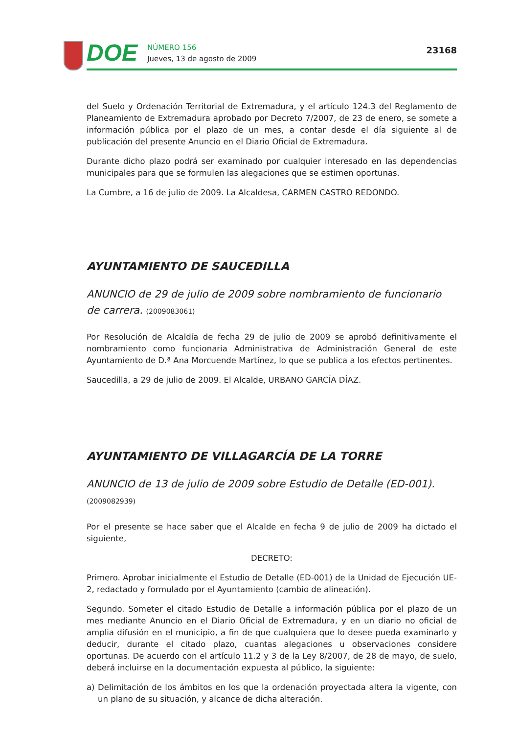DOE
NÚMERO 156
Jueves, 13 de agosto de 2009
23168
del Suelo y Ordenación Territorial de Extremadura, y el artículo 124.3 del Reglamento de Planeamiento de Extremadura aprobado por Decreto 7/2007, de 23 de enero, se somete a información pública por el plazo de un mes, a contar desde el día siguiente al de publicación del presente Anuncio en el Diario Oficial de Extremadura.
Durante dicho plazo podrá ser examinado por cualquier interesado en las dependencias municipales para que se formulen las alegaciones que se estimen oportunas.
La Cumbre, a 16 de julio de 2009. La Alcaldesa, CARMEN CASTRO REDONDO.
AYUNTAMIENTO DE SAUCEDILLA
ANUNCIO de 29 de julio de 2009 sobre nombramiento de funcionario de carrera. (2009083061)
Por Resolución de Alcaldía de fecha 29 de julio de 2009 se aprobó definitivamente el nombramiento como funcionaria Administrativa de Administración General de este Ayuntamiento de D.ª Ana Morcuende Martínez, lo que se publica a los efectos pertinentes.
Saucedilla, a 29 de julio de 2009. El Alcalde, URBANO GARCÍA DÍAZ.
AYUNTAMIENTO DE VILLAGARCÍA DE LA TORRE
ANUNCIO de 13 de julio de 2009 sobre Estudio de Detalle (ED-001). (2009082939)
Por el presente se hace saber que el Alcalde en fecha 9 de julio de 2009 ha dictado el siguiente,
DECRETO:
Primero. Aprobar inicialmente el Estudio de Detalle (ED-001) de la Unidad de Ejecución UE-2, redactado y formulado por el Ayuntamiento (cambio de alineación).
Segundo. Someter el citado Estudio de Detalle a información pública por el plazo de un mes mediante Anuncio en el Diario Oficial de Extremadura, y en un diario no oficial de amplia difusión en el municipio, a fin de que cualquiera que lo desee pueda examinarlo y deducir, durante el citado plazo, cuantas alegaciones u observaciones considere oportunas. De acuerdo con el artículo 11.2 y 3 de la Ley 8/2007, de 28 de mayo, de suelo, deberá incluirse en la documentación expuesta al público, la siguiente:
a) Delimitación de los ámbitos en los que la ordenación proyectada altera la vigente, con un plano de su situación, y alcance de dicha alteración.